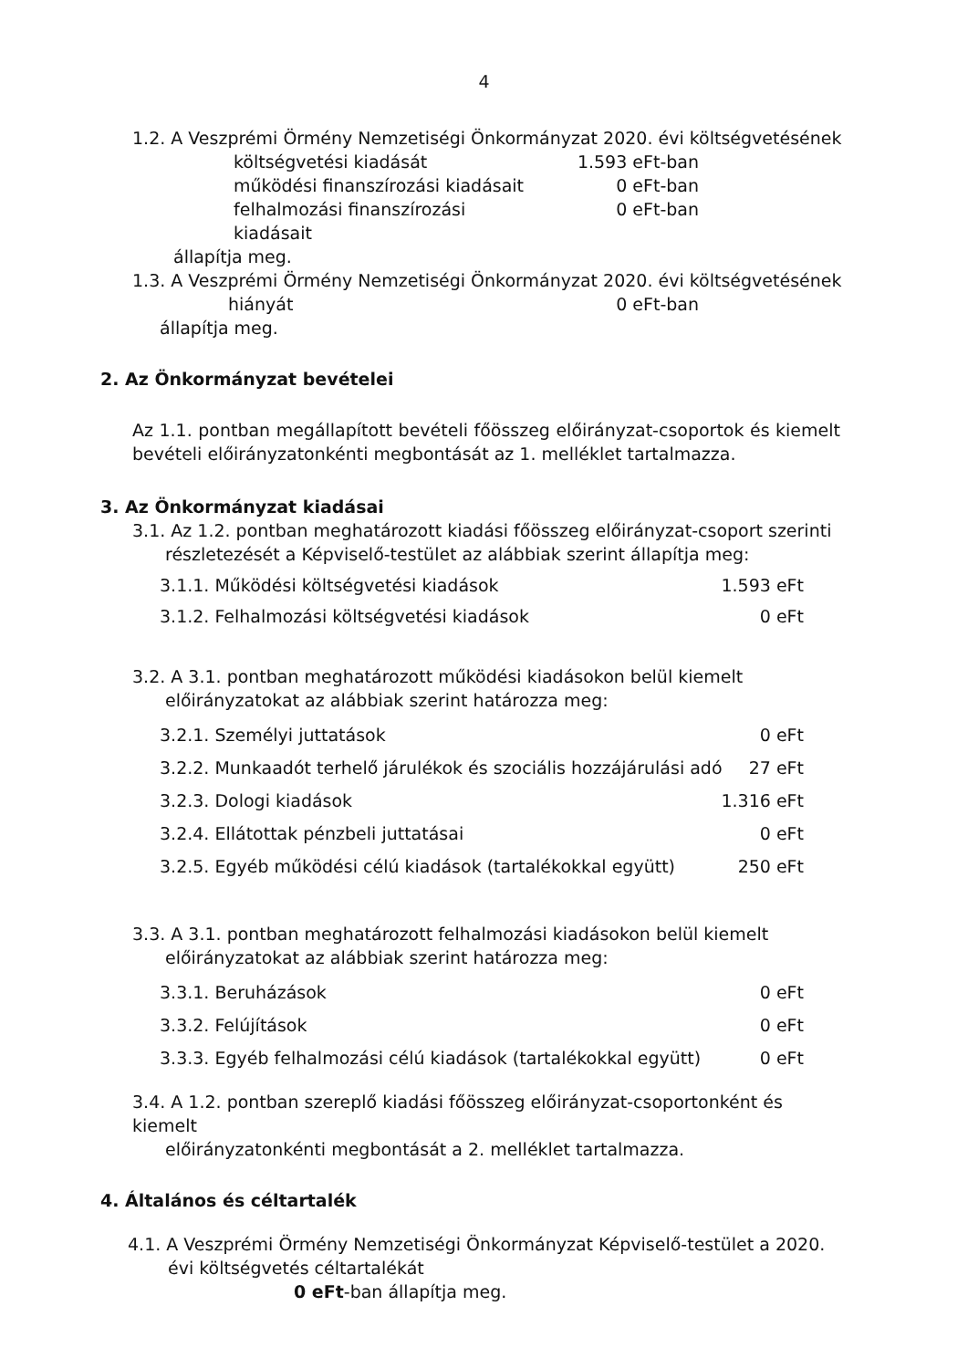4
1.2. A Veszprémi Örmény Nemzetiségi Önkormányzat 2020. évi költségvetésének
költségvetési kiadását 1.593 eFt-ban
működési finanszírozási kiadásait 0 eFt-ban
felhalmozási finanszírozási kiadásait 0 eFt-ban
állapítja meg.
1.3. A Veszprémi Örmény Nemzetiségi Önkormányzat 2020. évi költségvetésének
hiányát 0 eFt-ban
állapítja meg.
2. Az Önkormányzat bevételei
Az 1.1. pontban megállapított bevételi főösszeg előirányzat-csoportok és kiemelt bevételi előirányzatonkénti megbontását az 1. melléklet tartalmazza.
3. Az Önkormányzat kiadásai
3.1. Az 1.2. pontban meghatározott kiadási főösszeg előirányzat-csoport szerinti
részletezését a Képviselő-testület az alábbiak szerint állapítja meg:
3.1.1. Működési költségvetési kiadások 1.593 eFt
3.1.2. Felhalmozási költségvetési kiadások 0 eFt
3.2. A 3.1. pontban meghatározott működési kiadásokon belül kiemelt
előirányzatokat az alábbiak szerint határozza meg:
3.2.1. Személyi juttatások 0 eFt
3.2.2. Munkaadót terhelő járulékok és szociális hozzájárulási adó 27 eFt
3.2.3. Dologi kiadások 1.316 eFt
3.2.4. Ellátottak pénzbeli juttatásai 0 eFt
3.2.5. Egyéb működési célú kiadások (tartalékokkal együtt) 250 eFt
3.3. A 3.1. pontban meghatározott felhalmozási kiadásokon belül kiemelt
előirányzatokat az alábbiak szerint határozza meg:
3.3.1. Beruházások 0 eFt
3.3.2. Felújítások 0 eFt
3.3.3. Egyéb felhalmozási célú kiadások (tartalékokkal együtt) 0 eFt
3.4. A 1.2. pontban szereplő kiadási főösszeg előirányzat-csoportonként és kiemelt
előirányzatonkénti megbontását a 2. melléklet tartalmazza.
4. Általános és céltartalék
4.1. A Veszprémi Örmény Nemzetiségi Önkormányzat Képviselő-testület a 2020.
évi költségvetés céltartalékát
0 eFt-ban állapítja meg.